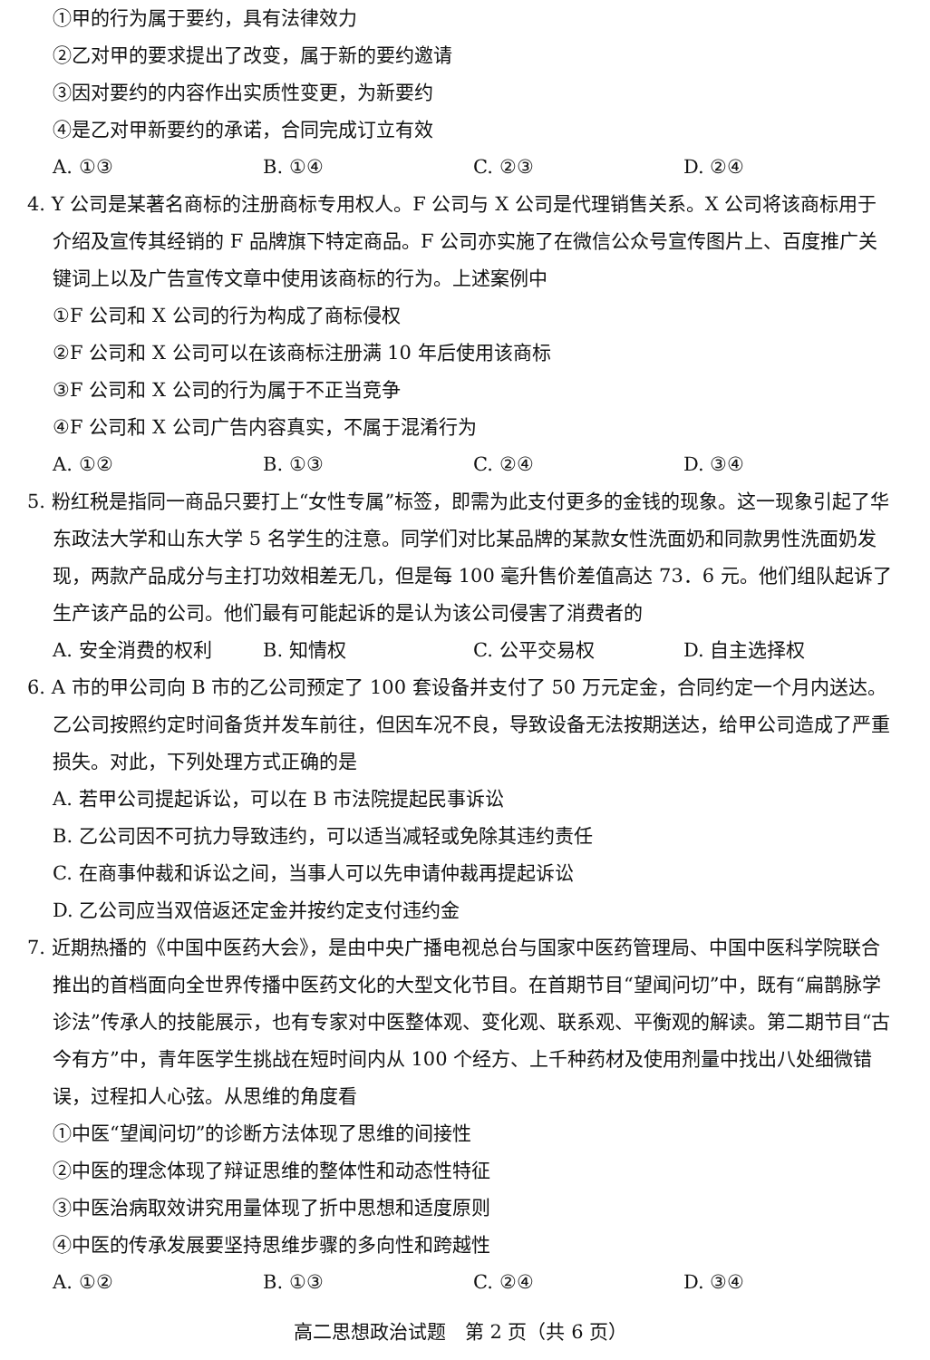①甲的行为属于要约，具有法律效力
②乙对甲的要求提出了改变，属于新的要约邀请
③因对要约的内容作出实质性变更，为新要约
④是乙对甲新要约的承诺，合同完成订立有效
A. ①③ B. ①④ C. ②③ D. ②④
4. Y 公司是某著名商标的注册商标专用权人。F 公司与 X 公司是代理销售关系。X 公司将该商标用于介绍及宣传其经销的 F 品牌旗下特定商品。F 公司亦实施了在微信公众号宣传图片上、百度推广关键词上以及广告宣传文章中使用该商标的行为。上述案例中
①F 公司和 X 公司的行为构成了商标侵权
②F 公司和 X 公司可以在该商标注册满 10 年后使用该商标
③F 公司和 X 公司的行为属于不正当竞争
④F 公司和 X 公司广告内容真实，不属于混淆行为
A. ①② B. ①③ C. ②④ D. ③④
5. 粉红税是指同一商品只要打上“女性专属”标签，即需为此支付更多的金钱的现象。这一现象引起了华东政法大学和山东大学 5 名学生的注意。同学们对比某品牌的某款女性洗面奶和同款男性洗面奶发现，两款产品成分与主打功效相差无几，但是每 100 毫升售价差值高达 73．6 元。他们组队起诉了生产该产品的公司。他们最有可能起诉的是认为该公司侵害了消费者的
A. 安全消费的权利 B. 知情权 C. 公平交易权 D. 自主选择权
6. A 市的甲公司向 B 市的乙公司预定了 100 套设备并支付了 50 万元定金，合同约定一个月内送达。乙公司按照约定时间备货并发车前往，但因车况不良，导致设备无法按期送达，给甲公司造成了严重损失。对此，下列处理方式正确的是
A. 若甲公司提起诉讼，可以在 B 市法院提起民事诉讼
B. 乙公司因不可抗力导致违约，可以适当减轻或免除其违约责任
C. 在商事仲裁和诉讼之间，当事人可以先申请仲裁再提起诉讼
D. 乙公司应当双倍返还定金并按约定支付违约金
7. 近期热播的《中国中医药大会》，是由中央广播电视总台与国家中医药管理局、中国中医科学院联合推出的首档面向全世界传播中医药文化的大型文化节目。在首期节目“望闻问切”中，既有“扁鹊脉学诊法”传承人的技能展示，也有专家对中医整体观、变化观、联系观、平衡观的解读。第二期节目“古今有方”中，青年医学生挑战在短时间内从 100 个经方、上千种药材及使用剂量中找出八处细微错误，过程扣人心弦。从思维的角度看
①中医“望闻问切”的诊断方法体现了思维的间接性
②中医的理念体现了辩证思维的整体性和动态性特征
③中医治病取效讲究用量体现了折中思想和适度原则
④中医的传承发展要坚持思维步骤的多向性和跨越性
A. ①② B. ①③ C. ②④ D. ③④
高二思想政治试题　第 2 页（共 6 页）